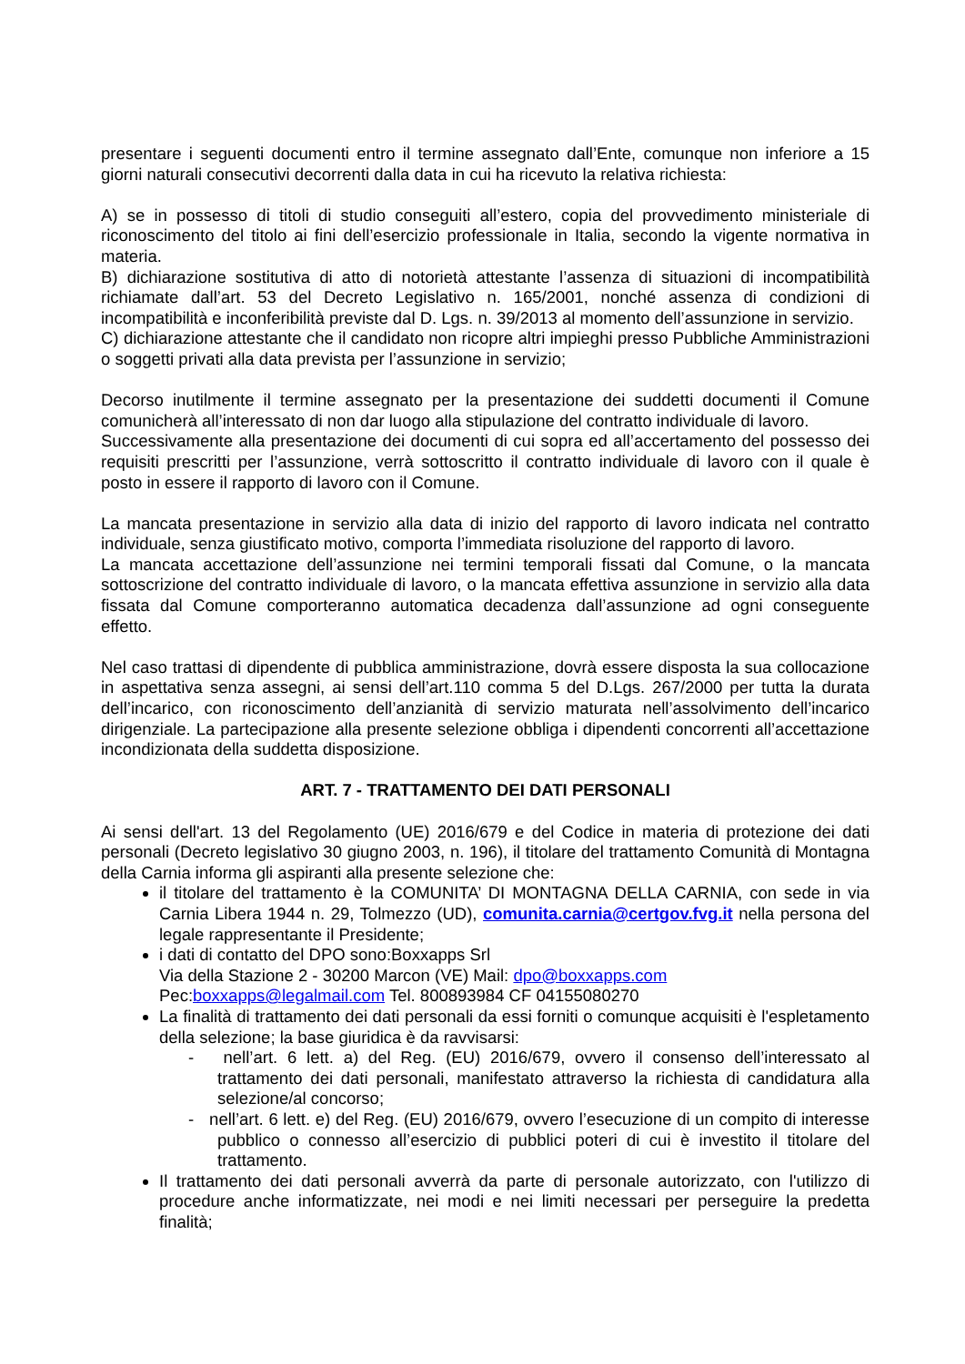presentare i seguenti documenti entro il termine assegnato dall’Ente, comunque non inferiore a 15 giorni naturali consecutivi decorrenti dalla data in cui ha ricevuto la relativa richiesta:
A) se in possesso di titoli di studio conseguiti all’estero, copia del provvedimento ministeriale di riconoscimento del titolo ai fini dell’esercizio professionale in Italia, secondo la vigente normativa in materia.
B) dichiarazione sostitutiva di atto di notorietà attestante l’assenza di situazioni di incompatibilità richiamate dall’art. 53 del Decreto Legislativo n. 165/2001, nonché assenza di condizioni di incompatibilità e inconferibilità previste dal D. Lgs. n. 39/2013 al momento dell’assunzione in servizio.
C) dichiarazione attestante che il candidato non ricopre altri impieghi presso Pubbliche Amministrazioni o soggetti privati alla data prevista per l’assunzione in servizio;
Decorso inutilmente il termine assegnato per la presentazione dei suddetti documenti il Comune comunicherà all’interessato di non dar luogo alla stipulazione del contratto individuale di lavoro.
Successivamente alla presentazione dei documenti di cui sopra ed all’accertamento del possesso dei requisiti prescritti per l’assunzione, verrà sottoscritto il contratto individuale di lavoro con il quale è posto in essere il rapporto di lavoro con il Comune.
La mancata presentazione in servizio alla data di inizio del rapporto di lavoro indicata nel contratto individuale, senza giustificato motivo, comporta l’immediata risoluzione del rapporto di lavoro.
La mancata accettazione dell’assunzione nei termini temporali fissati dal Comune, o la mancata sottoscrizione del contratto individuale di lavoro, o la mancata effettiva assunzione in servizio alla data fissata dal Comune comporteranno automatica decadenza dall’assunzione ad ogni conseguente effetto.
Nel caso trattasi di dipendente di pubblica amministrazione, dovrà essere disposta la sua collocazione in aspettativa senza assegni, ai sensi dell’art.110 comma 5 del D.Lgs. 267/2000 per tutta la durata dell’incarico, con riconoscimento dell’anzianità di servizio maturata nell’assolvimento dell’incarico dirigenziale. La partecipazione alla presente selezione obbliga i dipendenti concorrenti all’accettazione incondizionata della suddetta disposizione.
ART. 7 - TRATTAMENTO DEI DATI PERSONALI
Ai sensi dell'art. 13 del Regolamento (UE) 2016/679 e del Codice in materia di protezione dei dati personali (Decreto legislativo 30 giugno 2003, n. 196), il titolare del trattamento Comunità di Montagna della Carnia informa gli aspiranti alla presente selezione che:
il titolare del trattamento è la COMUNITA’ DI MONTAGNA DELLA CARNIA, con sede in via Carnia Libera 1944 n. 29, Tolmezzo (UD), comunita.carnia@certgov.fvg.it nella persona del legale rappresentante il Presidente;
i dati di contatto del DPO sono:Boxxapps Srl
Via della Stazione 2 - 30200 Marcon (VE) Mail: dpo@boxxapps.com
Pec:boxxapps@legalmail.com Tel. 800893984 CF 04155080270
La finalità di trattamento dei dati personali da essi forniti o comunque acquisiti è l'espletamento della selezione; la base giuridica è da ravvisarsi:
- nell’art. 6 lett. a) del Reg. (EU) 2016/679, ovvero il consenso dell’interessato al trattamento dei dati personali, manifestato attraverso la richiesta di candidatura alla selezione/al concorso;
- nell’art. 6 lett. e) del Reg. (EU) 2016/679, ovvero l’esecuzione di un compito di interesse pubblico o connesso all’esercizio di pubblici poteri di cui è investito il titolare del trattamento.
Il trattamento dei dati personali avverrà da parte di personale autorizzato, con l'utilizzo di procedure anche informatizzate, nei modi e nei limiti necessari per perseguire la predetta finalità;